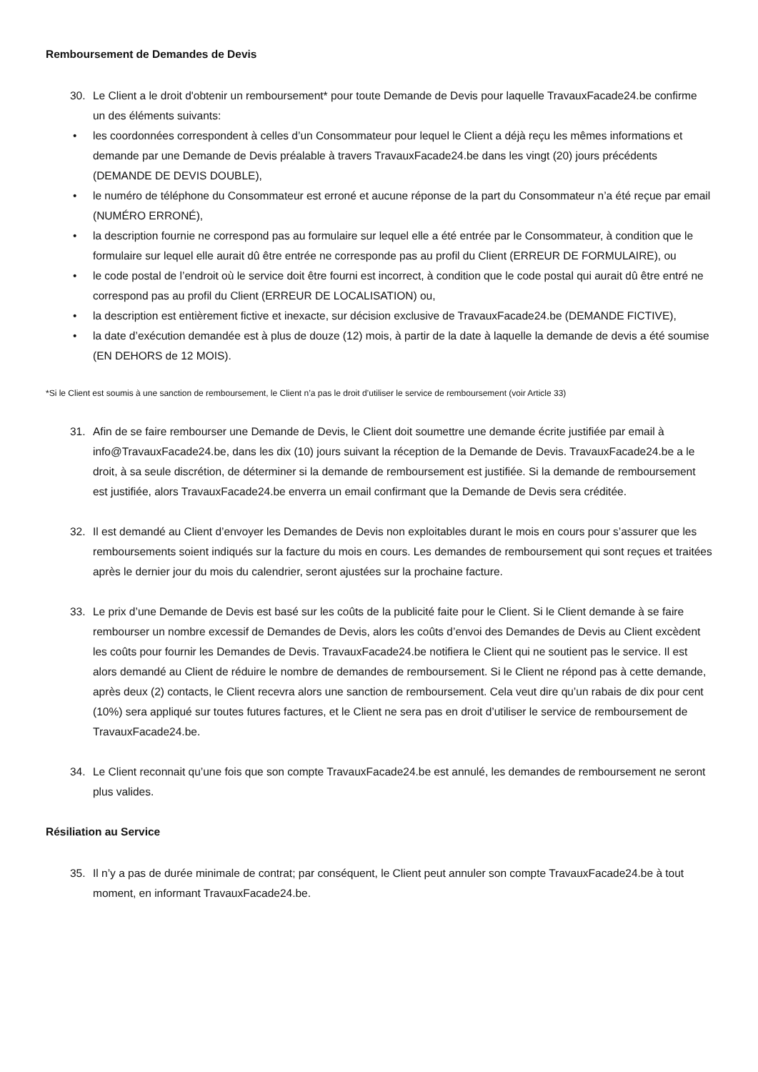Remboursement de Demandes de Devis
30. Le Client a le droit d'obtenir un remboursement* pour toute Demande de Devis pour laquelle TravauxFacade24.be confirme un des éléments suivants:
• les coordonnées correspondent à celles d’un Consommateur pour lequel le Client a déjà reçu les mêmes informations et demande par une Demande de Devis préalable à travers TravauxFacade24.be dans les vingt (20) jours précédents (DEMANDE DE DEVIS DOUBLE),
• le numéro de téléphone du Consommateur est erroné et aucune réponse de la part du Consommateur n’a été reçue par email (NUMÉRO ERRONÉ),
• la description fournie ne correspond pas au formulaire sur lequel elle a été entrée par le Consommateur, à condition que le formulaire sur lequel elle aurait dû être entrée ne corresponde pas au profil du Client (ERREUR DE FORMULAIRE), ou
• le code postal de l’endroit où le service doit être fourni est incorrect, à condition que le code postal qui aurait dû être entré ne correspond pas au profil du Client (ERREUR DE LOCALISATION) ou,
• la description est entièrement fictive et inexacte, sur décision exclusive de TravauxFacade24.be (DEMANDE FICTIVE),
• la date d’exécution demandée est à plus de douze (12) mois, à partir de la date à laquelle la demande de devis a été soumise (EN DEHORS de 12 MOIS).
*Si le Client est soumis à une sanction de remboursement, le Client n’a pas le droit d’utiliser le service de remboursement (voir Article 33)
31. Afin de se faire rembourser une Demande de Devis, le Client doit soumettre une demande écrite justifiée par email à info@TravauxFacade24.be, dans les dix (10) jours suivant la réception de la Demande de Devis. TravauxFacade24.be a le droit, à sa seule discrétion, de déterminer si la demande de remboursement est justifiée. Si la demande de remboursement est justifiée, alors TravauxFacade24.be enverra un email confirmant que la Demande de Devis sera créditée.
32. Il est demandé au Client d’envoyer les Demandes de Devis non exploitables durant le mois en cours pour s’assurer que les remboursements soient indiqués sur la facture du mois en cours. Les demandes de remboursement qui sont reçues et traitées après le dernier jour du mois du calendrier, seront ajustées sur la prochaine facture.
33. Le prix d’une Demande de Devis est basé sur les coûts de la publicité faite pour le Client. Si le Client demande à se faire rembourser un nombre excessif de Demandes de Devis, alors les coûts d’envoi des Demandes de Devis au Client excèdent les coûts pour fournir les Demandes de Devis. TravauxFacade24.be notifiera le Client qui ne soutient pas le service. Il est alors demandé au Client de réduire le nombre de demandes de remboursement. Si le Client ne répond pas à cette demande, après deux (2) contacts, le Client recevra alors une sanction de remboursement. Cela veut dire qu’un rabais de dix pour cent (10%) sera appliqué sur toutes futures factures, et le Client ne sera pas en droit d’utiliser le service de remboursement de TravauxFacade24.be.
34. Le Client reconnait qu’une fois que son compte TravauxFacade24.be est annulé, les demandes de remboursement ne seront plus valides.
Résiliation au Service
35. Il n’y a pas de durée minimale de contrat; par conséquent, le Client peut annuler son compte TravauxFacade24.be à tout moment, en informant TravauxFacade24.be.